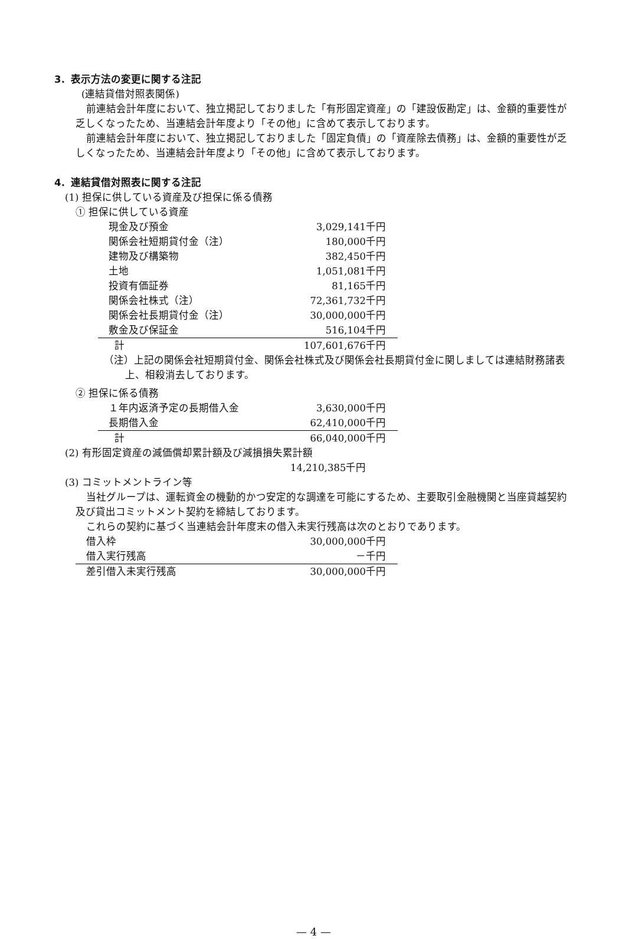3．表示方法の変更に関する注記
(連結貸借対照表関係)
前連結会計年度において、独立掲記しておりました「有形固定資産」の「建設仮勘定」は、金額的重要性が乏しくなったため、当連結会計年度より「その他」に含めて表示しております。
前連結会計年度において、独立掲記しておりました「固定負債」の「資産除去債務」は、金額的重要性が乏しくなったため、当連結会計年度より「その他」に含めて表示しております。
4．連結貸借対照表に関する注記
(1) 担保に供している資産及び担保に係る債務
① 担保に供している資産
| 現金及び預金 | 3,029,141千円 |
| 関係会社短期貸付金（注） | 180,000千円 |
| 建物及び構築物 | 382,450千円 |
| 土地 | 1,051,081千円 |
| 投資有価証券 | 81,165千円 |
| 関係会社株式（注） | 72,361,732千円 |
| 関係会社長期貸付金（注） | 30,000,000千円 |
| 敷金及び保証金 | 516,104千円 |
| 計 | 107,601,676千円 |
（注）上記の関係会社短期貸付金、関係会社株式及び関係会社長期貸付金に関しましては連結財務諸表上、相殺消去しております。
② 担保に係る債務
| １年内返済予定の長期借入金 | 3,630,000千円 |
| 長期借入金 | 62,410,000千円 |
| 計 | 66,040,000千円 |
(2) 有形固定資産の減価償却累計額及び減損損失累計額
14,210,385千円
(3) コミットメントライン等
当社グループは、運転資金の機動的かつ安定的な調達を可能にするため、主要取引金融機関と当座貸越契約及び貸出コミットメント契約を締結しております。
これらの契約に基づく当連結会計年度末の借入未実行残高は次のとおりであります。
| 借入枠 | 30,000,000千円 |
| 借入実行残高 | －千円 |
| 差引借入未実行残高 | 30,000,000千円 |
— 4 —